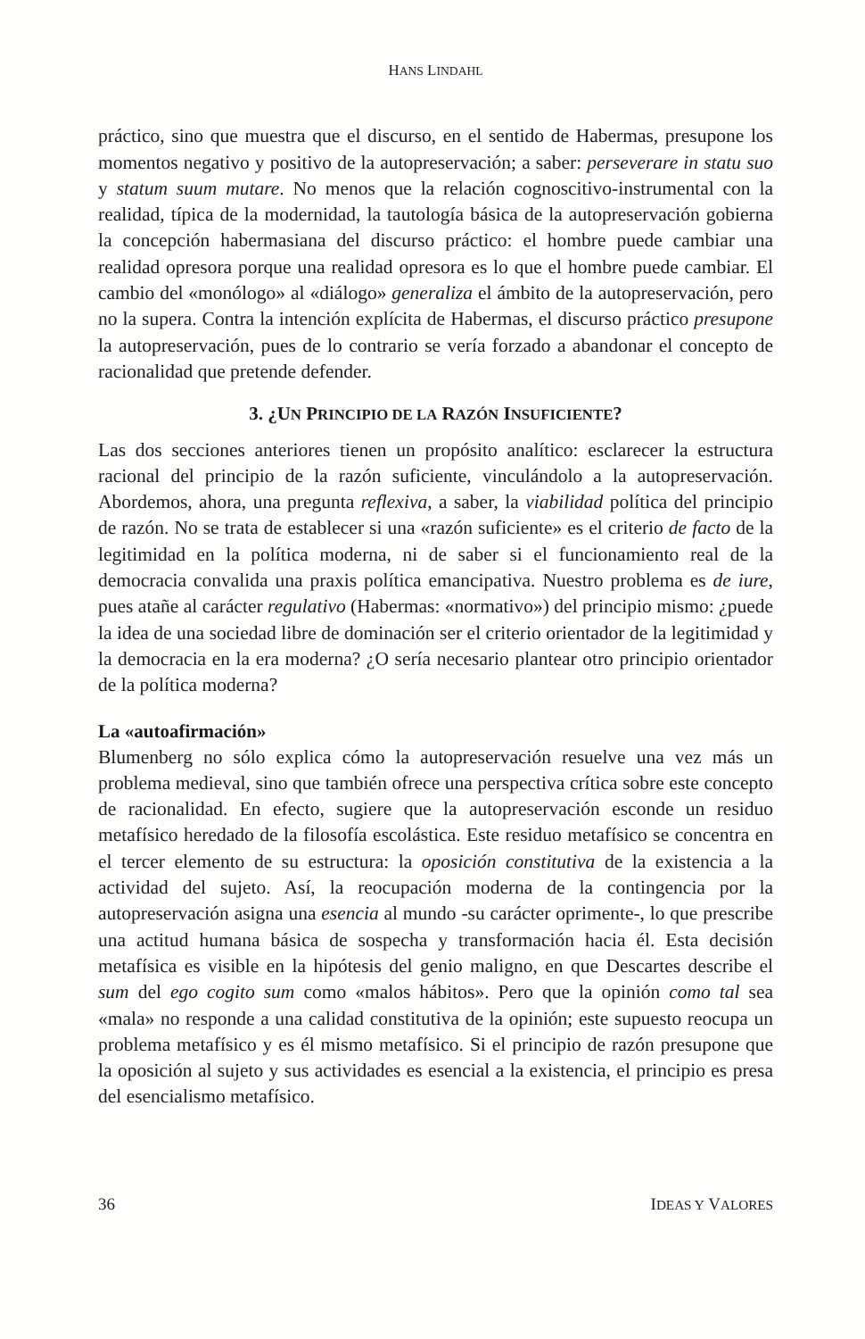HANS LINDAHL
práctico, sino que muestra que el discurso, en el sentido de Habermas, presupone los momentos negativo y positivo de la autopreservación; a saber: perseverare in statu suo y statum suum mutare. No menos que la relación cognoscitivo-instrumental con la realidad, típica de la modernidad, la tautología básica de la autopreservación gobierna la concepción habermasiana del discurso práctico: el hombre puede cambiar una realidad opresora porque una realidad opresora es lo que el hombre puede cambiar. El cambio del «monólogo» al «diálogo» generaliza el ámbito de la autopreservación, pero no la supera. Contra la intención explícita de Habermas, el discurso práctico presupone la autopreservación, pues de lo contrario se vería forzado a abandonar el concepto de racionalidad que pretende defender.
3. ¿UN PRINCIPIO DE LA RAZÓN INSUFICIENTE?
Las dos secciones anteriores tienen un propósito analítico: esclarecer la estructura racional del principio de la razón suficiente, vinculándolo a la autopreservación. Abordemos, ahora, una pregunta reflexiva, a saber, la viabilidad política del principio de razón. No se trata de establecer si una «razón suficiente» es el criterio de facto de la legitimidad en la política moderna, ni de saber si el funcionamiento real de la democracia convalida una praxis política emancipativa. Nuestro problema es de iure, pues atañe al carácter regulativo (Habermas: «normativo») del principio mismo: ¿puede la idea de una sociedad libre de dominación ser el criterio orientador de la legitimidad y la democracia en la era moderna? ¿O sería necesario plantear otro principio orientador de la política moderna?
La «autoafirmación»
Blumenberg no sólo explica cómo la autopreservación resuelve una vez más un problema medieval, sino que también ofrece una perspectiva crítica sobre este concepto de racionalidad. En efecto, sugiere que la autopreservación esconde un residuo metafísico heredado de la filosofía escolástica. Este residuo metafísico se concentra en el tercer elemento de su estructura: la oposición constitutiva de la existencia a la actividad del sujeto. Así, la reocupación moderna de la contingencia por la autopreservación asigna una esencia al mundo -su carácter oprimente-, lo que prescribe una actitud humana básica de sospecha y transformación hacia él. Esta decisión metafísica es visible en la hipótesis del genio maligno, en que Descartes describe el sum del ego cogito sum como «malos hábitos». Pero que la opinión como tal sea «mala» no responde a una calidad constitutiva de la opinión; este supuesto reocupa un problema metafísico y es él mismo metafísico. Si el principio de razón presupone que la oposición al sujeto y sus actividades es esencial a la existencia, el principio es presa del esencialismo metafísico.
36 IDEAS Y VALORES